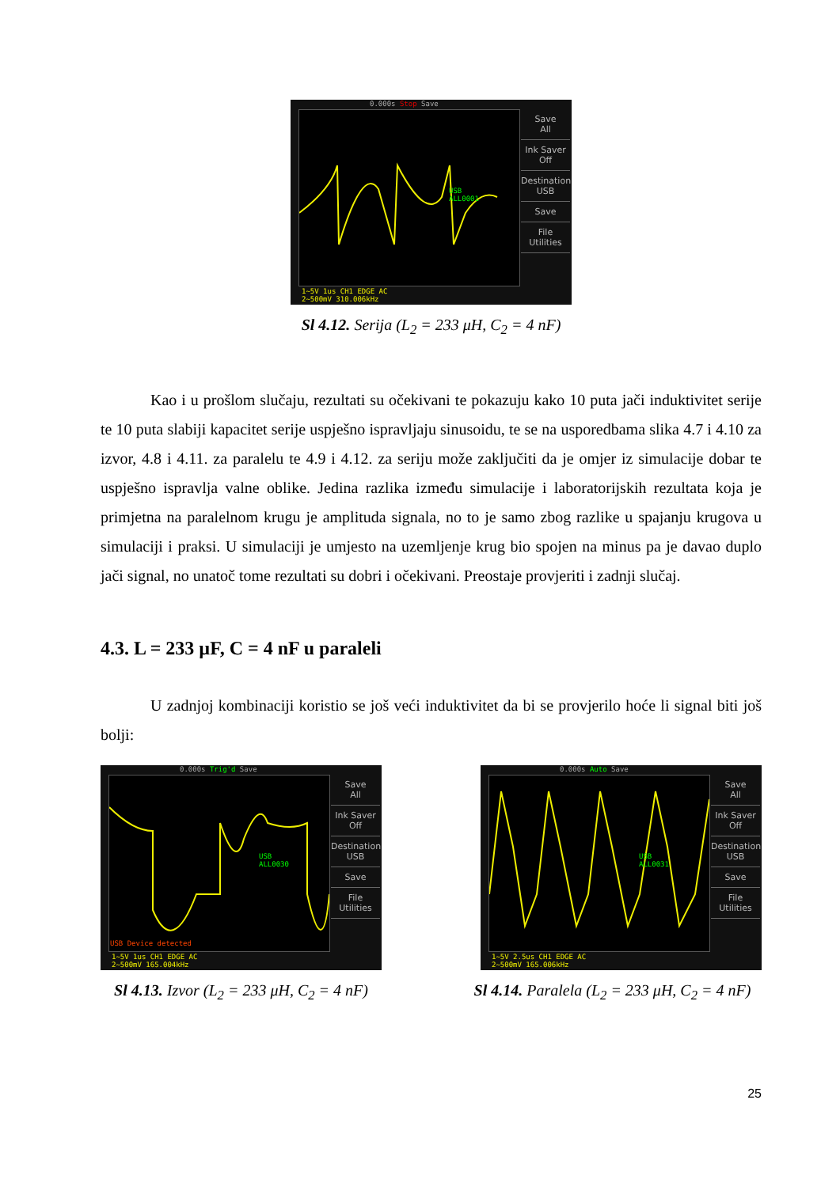0.000s Stop Save
USB
ALL0001
Save
All
Ink Saver
Off
Destination
USB
Save
File
Utilities
1~5V 1us CH1 EDGE AC
2~500mV 310.006kHz
Sl 4.12. Serija (L<sub>2</sub> = 233 μH, C<sub>2</sub> = 4 nF)
Kao i u prošlom slučaju, rezultati su očekivani te pokazuju kako 10 puta jači induktivitet serije te 10 puta slabiji kapacitet serije uspješno ispravljaju sinusoidu, te se na usporedbama slika 4.7 i 4.10 za izvor, 4.8 i 4.11. za paralelu te 4.9 i 4.12. za seriju može zaključiti da je omjer iz simulacije dobar te uspješno ispravlja valne oblike. Jedina razlika između simulacije i laboratorijskih rezultata koja je primjetna na paralelnom krugu je amplituda signala, no to je samo zbog razlike u spajanju krugova u simulaciji i praksi. U simulaciji je umjesto na uzemljenje krug bio spojen na minus pa je davao duplo jači signal, no unatoč tome rezultati su dobri i očekivani. Preostaje provjeriti i zadnji slučaj.
4.3. L = 233 µF, C = 4 nF u paraleli
U zadnjoj kombinaciji koristio se još veći induktivitet da bi se provjerilo hoće li signal biti još bolji:
0.000s Trig'd Save
USB
ALL0030
USB Device detected
Save
All
Ink Saver
Off
Destination
USB
Save
File
Utilities
1~5V 1us CH1 EDGE AC
2~500mV 165.004kHz
Sl 4.13. Izvor (L<sub>2</sub> = 233 μH, C<sub>2</sub> = 4 nF)
0.000s Auto Save
USB
ALL0031
Save
All
Ink Saver
Off
Destination
USB
Save
File
Utilities
1~5V 2.5us CH1 EDGE AC
2~500mV 165.006kHz
Sl 4.14. Paralela (L<sub>2</sub> = 233 μH, C<sub>2</sub> = 4 nF)
25